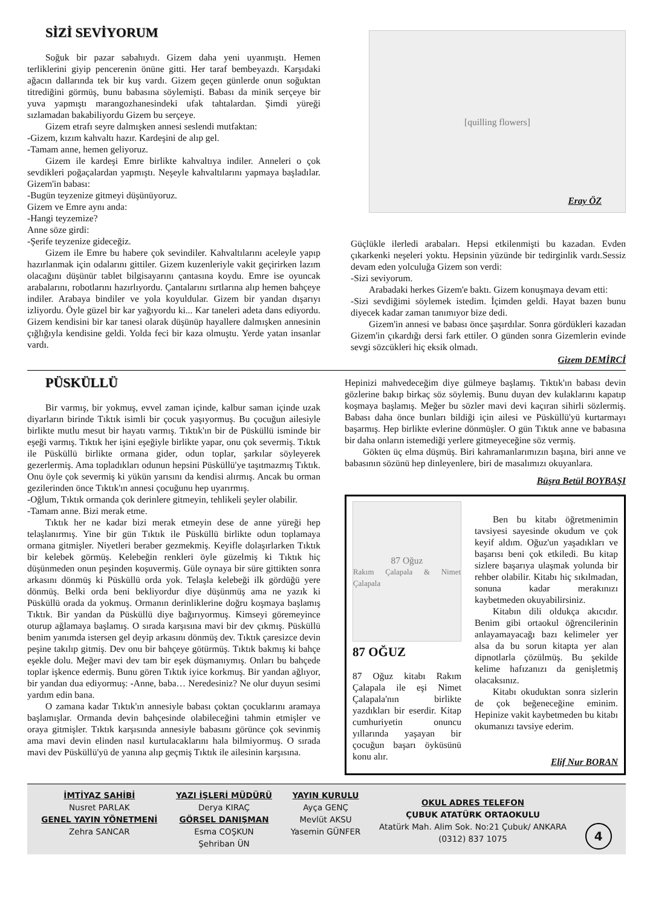SİZİ SEVİYORUM
Soğuk bir pazar sabahıydı. Gizem daha yeni uyanmıştı. Hemen terliklerini giyip pencerenin önüne gitti. Her taraf bembeyazdı. Karşıdaki ağacın dallarında tek bir kuş vardı. Gizem geçen günlerde onun soğuktan titrediğini görmüş, bunu babasına söylemişti. Babası da minik serçeye bir yuva yapmıştı marangozhanesindeki ufak tahtalardan. Şimdi yüreği sızlamadan bakabiliyordu Gizem bu serçeye.
Gizem etrafı seyre dalmışken annesi seslendi mutfaktan:
-Gizem, kızım kahvaltı hazır. Kardeşini de alıp gel.
-Tamam anne, hemen geliyoruz.
Gizem ile kardeşi Emre birlikte kahvaltıya indiler. Anneleri o çok sevdikleri poğaçalardan yapmıştı. Neşeyle kahvaltılarını yapmaya başladılar. Gizem'in babası:
-Bugün teyzenize gitmeyi düşünüyoruz.
Gizem ve Emre aynı anda:
-Hangi teyzemize?
Anne söze girdi:
-Şerife teyzenize gideceğiz.
Gizem ile Emre bu habere çok sevindiler. Kahvaltılarını aceleyle yapıp hazırlanmak için odalarını gittiler. Gizem kuzenleriyle vakit geçirirken lazım olacağını düşünür tablet bilgisayarını çantasına koydu. Emre ise oyuncak arabalarını, robotlarını hazırlıyordu. Çantalarını sırtlarına alıp hemen bahçeye indiler. Arabaya bindiler ve yola koyuldular. Gizem bir yandan dışarıyı izliyordu. Öyle güzel bir kar yağıyordu ki... Kar taneleri adeta dans ediyordu. Gizem kendisini bir kar tanesi olarak düşünüp hayallere dalmışken annesinin çığlığıyla kendisine geldi. Yolda feci bir kaza olmuştu. Yerde yatan insanlar vardı.
[quilling flowers]
Eray ÖZ
Güçlükle ilerledi arabaları. Hepsi etkilenmişti bu kazadan. Evden çıkarkenki neşeleri yoktu. Hepsinin yüzünde bir tedirginlik vardı.Sessiz devam eden yolculuğa Gizem son verdi:
-Sizi seviyorum.
Arabadaki herkes Gizem'e baktı. Gizem konuşmaya devam etti:
-Sizi sevdiğimi söylemek istedim. İçimden geldi. Hayat bazen bunu diyecek kadar zaman tanımıyor bize dedi.
Gizem'in annesi ve babası önce şaşırdılar. Sonra gördükleri kazadan Gizem'in çıkardığı dersi fark ettiler. O günden sonra Gizemlerin evinde sevgi sözcükleri hiç eksik olmadı.
Gizem DEMİRCİ
PÜSKÜLLÜ
Bir varmış, bir yokmuş, evvel zaman içinde, kalbur saman içinde uzak diyarların birinde Tıktık isimli bir çocuk yaşıyormuş. Bu çocuğun ailesiyle birlikte mutlu mesut bir hayatı varmış. Tıktık'ın bir de Püsküllü isminde bir eşeği varmış. Tıktık her işini eşeğiyle birlikte yapar, onu çok severmiş. Tıktık ile Püsküllü birlikte ormana gider, odun toplar, şarkılar söyleyerek gezerlermiş. Ama topladıkları odunun hepsini Püsküllü'ye taşıtmazmış Tıktık. Onu öyle çok severmiş ki yükün yarısını da kendisi alırmış. Ancak bu orman gezilerinden önce Tıktık'ın annesi çocuğunu hep uyarırmış.
-Oğlum, Tıktık ormanda çok derinlere gitmeyin, tehlikeli şeyler olabilir.
-Tamam anne. Bizi merak etme.
Tıktık her ne kadar bizi merak etmeyin dese de anne yüreği hep telaşlanırmış. Yine bir gün Tıktık ile Püsküllü birlikte odun toplamaya ormana gitmişler. Niyetleri beraber gezmekmiş. Keyifle dolaşırlarken Tıktık bir kelebek görmüş. Kelebeğin renkleri öyle güzelmiş ki Tıktık hiç düşünmeden onun peşinden koşuvermiş. Güle oynaya bir süre gittikten sonra arkasını dönmüş ki Püsküllü orda yok. Telaşla kelebeği ilk gördüğü yere dönmüş. Belki orda beni bekliyordur diye düşünmüş ama ne yazık ki Püsküllü orada da yokmuş. Ormanın derinliklerine doğru koşmaya başlamış Tıktık. Bir yandan da Püsküllü diye bağırıyormuş. Kimseyi göremeyince oturup ağlamaya başlamış. O sırada karşısına mavi bir dev çıkmış. Püsküllü benim yanımda istersen gel deyip arkasını dönmüş dev. Tıktık çaresizce devin peşine takılıp gitmiş. Dev onu bir bahçeye götürmüş. Tıktık bakmış ki bahçe eşekle dolu. Meğer mavi dev tam bir eşek düşmanıymış. Onları bu bahçede toplar işkence edermiş. Bunu gören Tıktık iyice korkmuş. Bir yandan ağlıyor, bir yandan dua ediyormuş: -Anne, baba… Neredesiniz? Ne olur duyun sesimi yardım edin bana.
O zamana kadar Tıktık'ın annesiyle babası çoktan çocuklarını aramaya başlamışlar. Ormanda devin bahçesinde olabileceğini tahmin etmişler ve oraya gitmişler. Tıktık karşısında annesiyle babasını görünce çok sevinmiş ama mavi devin elinden nasıl kurtulacaklarını hala bilmiyormuş. O sırada mavi dev Püsküllü'yü de yanına alıp geçmiş Tıktık ile ailesinin karşısına.
Hepinizi mahvedeceğim diye gülmeye başlamış. Tıktık'ın babası devin gözlerine bakıp birkaç söz söylemiş. Bunu duyan dev kulaklarını kapatıp koşmaya başlamış. Meğer bu sözler mavi devi kaçıran sihirli sözlermiş. Babası daha önce bunları bildiği için ailesi ve Püsküllü'yü kurtarmayı başarmış. Hep birlikte evlerine dönmüşler. O gün Tıktık anne ve babasına bir daha onların istemediği yerlere gitmeyeceğine söz vermiş.
Gökten üç elma düşmüş. Biri kahramanlarımızın başına, biri anne ve babasının sözünü hep dinleyenlere, biri de masalımızı okuyanlara.
Büşra Betül BOYBAŞI
87 Oğuz
Rakım Çalapala & Nimet Çalapala
87 OĞUZ
87 Oğuz kitabı Rakım Çalapala ile eşi Nimet Çalapala'nın birlikte yazdıkları bir eserdir. Kitap cumhuriyetin onuncu yıllarında yaşayan bir çocuğun başarı öyküsünü konu alır.
Ben bu kitabı öğretmenimin tavsiyesi sayesinde okudum ve çok keyif aldım. Oğuz'un yaşadıkları ve başarısı beni çok etkiledi. Bu kitap sizlere başarıya ulaşmak yolunda bir rehber olabilir. Kitabı hiç sıkılmadan, sonuna kadar merakınızı kaybetmeden okuyabilirsiniz.
Kitabın dili oldukça akıcıdır. Benim gibi ortaokul öğrencilerinin anlayamayacağı bazı kelimeler yer alsa da bu sorun kitapta yer alan dipnotlarla çözülmüş. Bu şekilde kelime hafızanızı da genişletmiş olacaksınız.
Kitabı okuduktan sonra sizlerin de çok beğeneceğine eminim. Hepinize vakit kaybetmeden bu kitabı okumanızı tavsiye ederim.
Elif Nur BORAN
İMTİYAZ SAHİBİ
Nusret PARLAK
GENEL YAYIN YÖNETMENİ
Zehra SANCAR
YAZI İŞLERİ MÜDÜRÜ
Derya KIRAÇ
GÖRSEL DANIŞMAN
Esma COŞKUN
Şehriban ÜN
YAYIN KURULU
Ayça GENÇ
Mevlüt AKSU
Yasemin GÜNFER
OKUL ADRES TELEFON
ÇUBUK ATATÜRK ORTAOKULU
Atatürk Mah. Alim Sok. No:21 Çubuk/ ANKARA
(0312) 837 1075
4